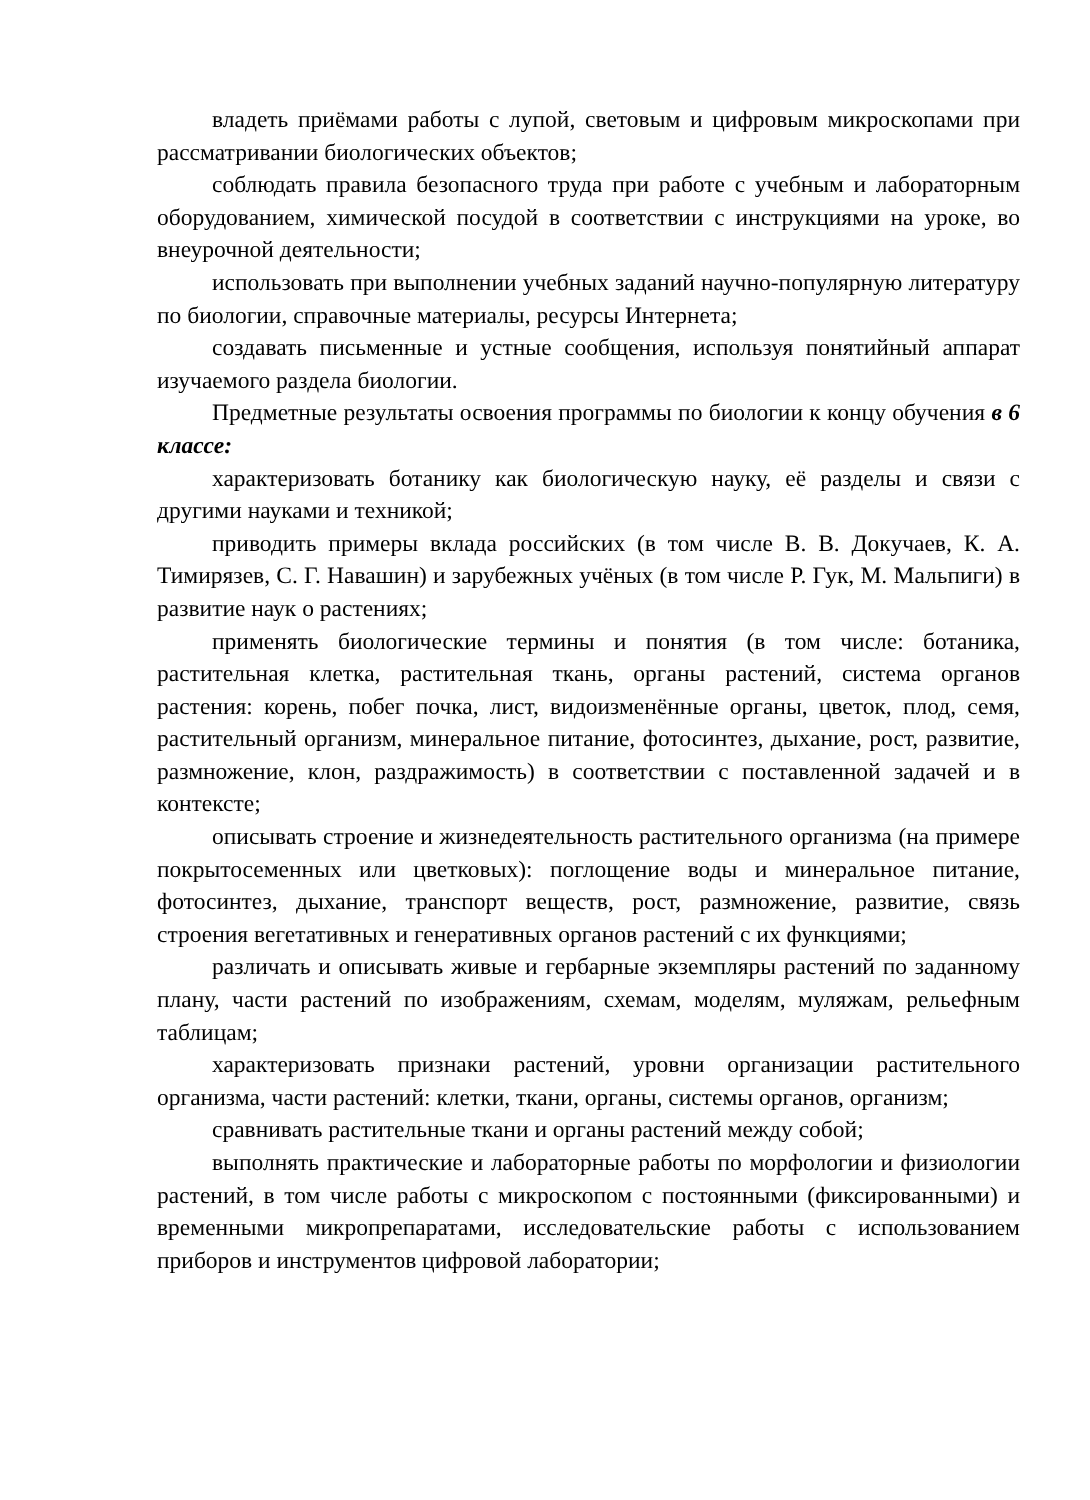владеть приёмами работы с лупой, световым и цифровым микроскопами при рассматривании биологических объектов;
соблюдать правила безопасного труда при работе с учебным и лабораторным оборудованием, химической посудой в соответствии с инструкциями на уроке, во внеурочной деятельности;
использовать при выполнении учебных заданий научно-популярную литературу по биологии, справочные материалы, ресурсы Интернета;
создавать письменные и устные сообщения, используя понятийный аппарат изучаемого раздела биологии.
Предметные результаты освоения программы по биологии к концу обучения в 6 классе:
характеризовать ботанику как биологическую науку, её разделы и связи с другими науками и техникой;
приводить примеры вклада российских (в том числе В. В. Докучаев, К. А. Тимирязев, С. Г. Навашин) и зарубежных учёных (в том числе Р. Гук, М. Мальпиги) в развитие наук о растениях;
применять биологические термины и понятия (в том числе: ботаника, растительная клетка, растительная ткань, органы растений, система органов растения: корень, побег почка, лист, видоизменённые органы, цветок, плод, семя, растительный организм, минеральное питание, фотосинтез, дыхание, рост, развитие, размножение, клон, раздражимость) в соответствии с поставленной задачей и в контексте;
описывать строение и жизнедеятельность растительного организма (на примере покрытосеменных или цветковых): поглощение воды и минеральное питание, фотосинтез, дыхание, транспорт веществ, рост, размножение, развитие, связь строения вегетативных и генеративных органов растений с их функциями;
различать и описывать живые и гербарные экземпляры растений по заданному плану, части растений по изображениям, схемам, моделям, муляжам, рельефным таблицам;
характеризовать признаки растений, уровни организации растительного организма, части растений: клетки, ткани, органы, системы органов, организм;
сравнивать растительные ткани и органы растений между собой;
выполнять практические и лабораторные работы по морфологии и физиологии растений, в том числе работы с микроскопом с постоянными (фиксированными) и временными микропрепаратами, исследовательские работы с использованием приборов и инструментов цифровой лаборатории;